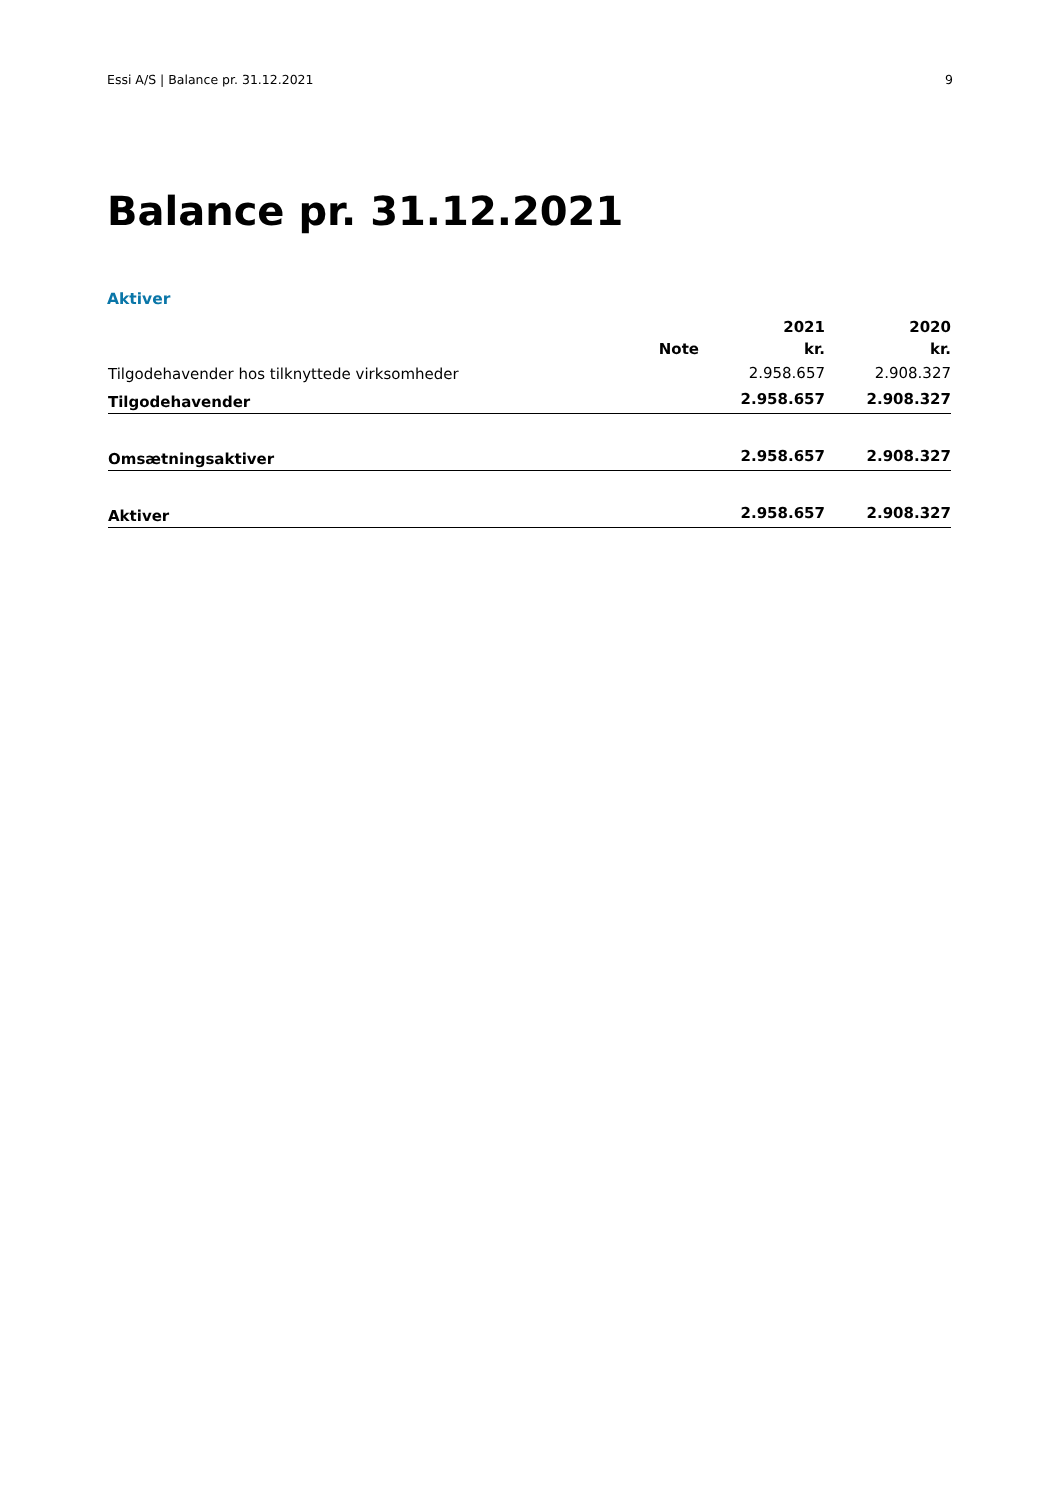Essi A/S | Balance pr. 31.12.2021 9
Balance pr. 31.12.2021
Aktiver
| | | 2021 | 2020 |
| --- | --- | --- | --- |
| | Note | kr. | kr. |
| Tilgodehavender hos tilknyttede virksomheder | | 2.958.657 | 2.908.327 |
| Tilgodehavender | | 2.958.657 | 2.908.327 |
| Omsætningsaktiver | | 2.958.657 | 2.908.327 |
| Aktiver | | 2.958.657 | 2.908.327 |